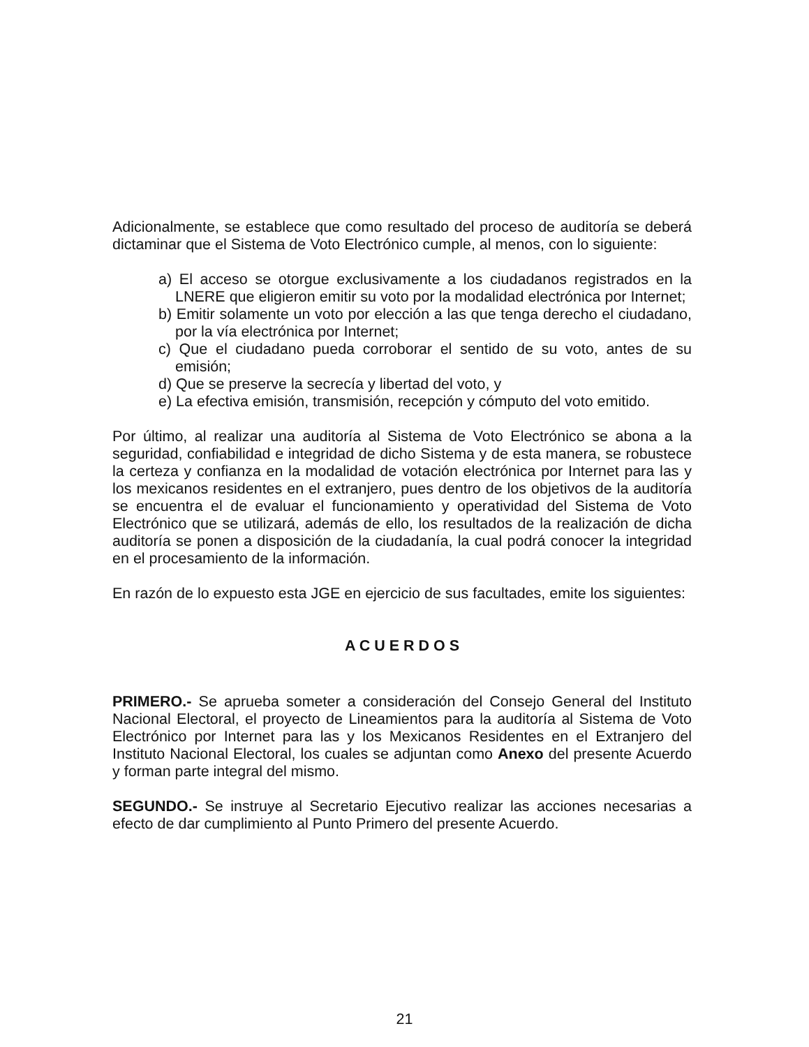Adicionalmente, se establece que como resultado del proceso de auditoría se deberá dictaminar que el Sistema de Voto Electrónico cumple, al menos, con lo siguiente:
a) El acceso se otorgue exclusivamente a los ciudadanos registrados en la LNERE que eligieron emitir su voto por la modalidad electrónica por Internet;
b) Emitir solamente un voto por elección a las que tenga derecho el ciudadano, por la vía electrónica por Internet;
c) Que el ciudadano pueda corroborar el sentido de su voto, antes de su emisión;
d) Que se preserve la secrecía y libertad del voto, y
e) La efectiva emisión, transmisión, recepción y cómputo del voto emitido.
Por último, al realizar una auditoría al Sistema de Voto Electrónico se abona a la seguridad, confiabilidad e integridad de dicho Sistema y de esta manera, se robustece la certeza y confianza en la modalidad de votación electrónica por Internet para las y los mexicanos residentes en el extranjero, pues dentro de los objetivos de la auditoría se encuentra el de evaluar el funcionamiento y operatividad del Sistema de Voto Electrónico que se utilizará, además de ello, los resultados de la realización de dicha auditoría se ponen a disposición de la ciudadanía, la cual podrá conocer la integridad en el procesamiento de la información.
En razón de lo expuesto esta JGE en ejercicio de sus facultades, emite los siguientes:
A C U E R D O S
PRIMERO.- Se aprueba someter a consideración del Consejo General del Instituto Nacional Electoral, el proyecto de Lineamientos para la auditoría al Sistema de Voto Electrónico por Internet para las y los Mexicanos Residentes en el Extranjero del Instituto Nacional Electoral, los cuales se adjuntan como Anexo del presente Acuerdo y forman parte integral del mismo.
SEGUNDO.- Se instruye al Secretario Ejecutivo realizar las acciones necesarias a efecto de dar cumplimiento al Punto Primero del presente Acuerdo.
21